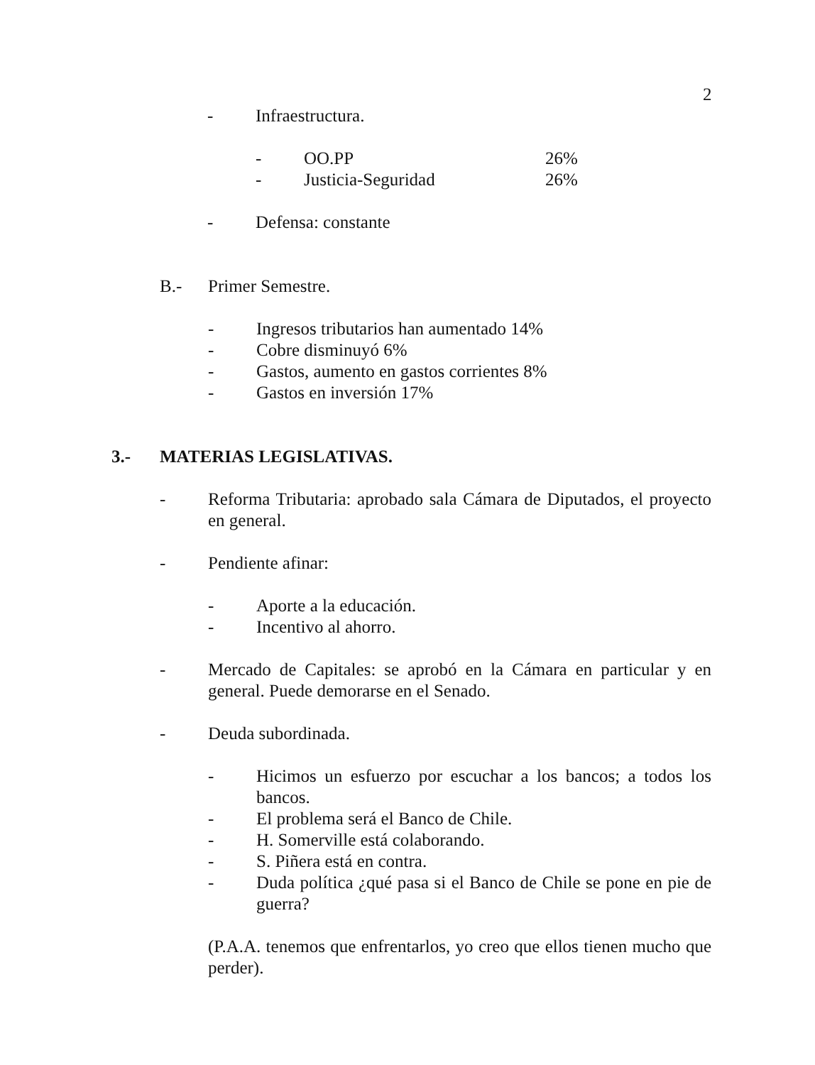2
- Infraestructura.
- OO.PP 26%
- Justicia-Seguridad 26%
- Defensa: constante
B.- Primer Semestre.
- Ingresos tributarios han aumentado 14%
- Cobre disminuyó 6%
- Gastos, aumento en gastos corrientes 8%
- Gastos en inversión 17%
3.- MATERIAS LEGISLATIVAS.
- Reforma Tributaria: aprobado sala Cámara de Diputados, el proyecto en general.
- Pendiente afinar:
- Aporte a la educación.
- Incentivo al ahorro.
- Mercado de Capitales: se aprobó en la Cámara en particular y en general. Puede demorarse en el Senado.
- Deuda subordinada.
- Hicimos un esfuerzo por escuchar a los bancos; a todos los bancos.
- El problema será el Banco de Chile.
- H. Somerville está colaborando.
- S. Piñera está en contra.
- Duda política ¿qué pasa si el Banco de Chile se pone en pie de guerra?
(P.A.A. tenemos que enfrentarlos, yo creo que ellos tienen mucho que perder).